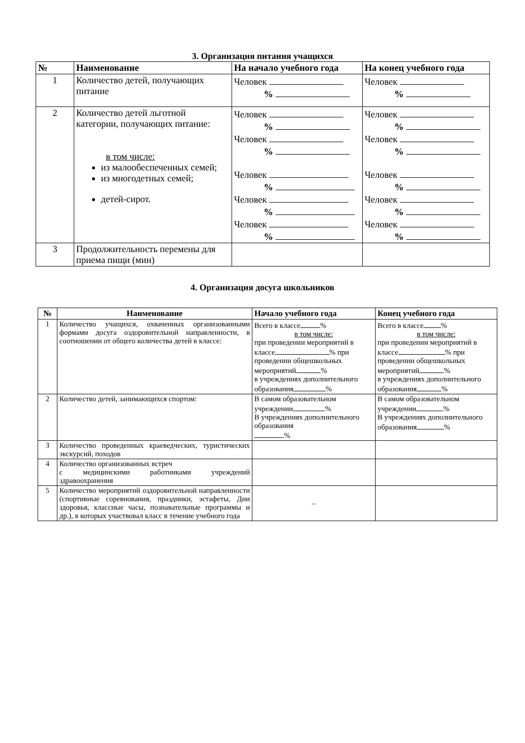3. Организация питания учащихся
| № | Наименование | На начало учебного года | На конец учебного года |
| --- | --- | --- | --- |
| 1 | Количество детей, получающих питание | Человек % | Человек % |
| 2 | Количество детей льготной категории, получающих питание: в том числе: из малообеспеченных семей; из многодетных семей; детей-сирот. | Человек % Человек % Человек % Человек % Человек % | Человек % Человек % Человек % Человек % Человек % |
| 3 | Продолжительность перемены для приема пищи (мин) | | |
4. Организация досуга школьников
| № | Наименование | Начало учебного года | Конец учебного года |
| --- | --- | --- | --- |
| 1 | Количество учащихся, охваченных организованными формами досуга оздоровительной направленности, в соотношении от общего количества детей в классе: | Всего в классе % в том числе: при проведении мероприятий в классе % при проведении общешкольных мероприятий % в учреждениях дополнительного образования % | Всего в классе % в том числе: при проведении мероприятий в классе % при проведении общешкольных мероприятий % в учреждениях дополнительного образования % |
| 2 | Количество детей, занимающихся спортом: | В самом образовательном учреждении % В учреждениях дополнительного образования % | В самом образовательном учреждении % В учреждениях дополнительного образования % |
| 3 | Количество проведенных краеведческих, туристических экскурсий, походов | | |
| 4 | Количество организованных встреч с медицинскими работниками учреждений здравоохранения | | |
| 5 | Количество мероприятий оздоровительной направленности (спортивные соревнования, праздники, эстафеты, Дни здоровья, классные часы, познавательные программы и др.), в которых участвовал класс в течение учебного года | – | |